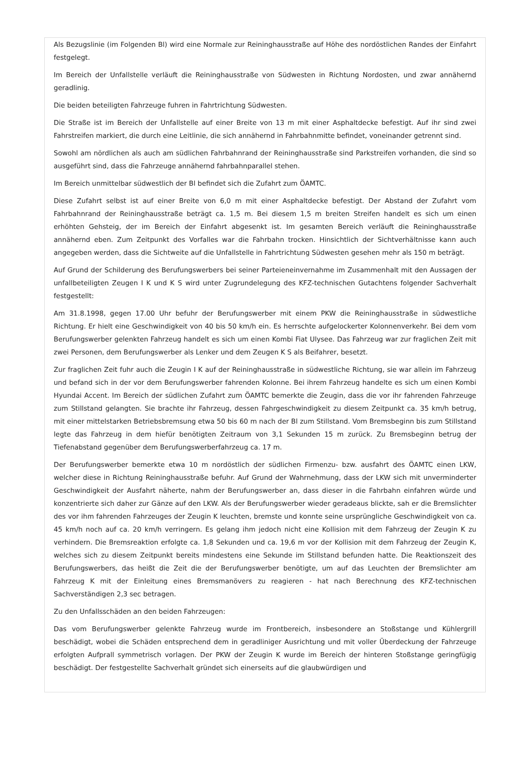Als Bezugslinie (im Folgenden Bl) wird eine Normale zur Reininghausstraße auf Höhe des nordöstlichen Randes der Einfahrt festgelegt.
Im Bereich der Unfallstelle verläuft die Reininghausstraße von Südwesten in Richtung Nordosten, und zwar annähernd geradlinig.
Die beiden beteiligten Fahrzeuge fuhren in Fahrtrichtung Südwesten.
Die Straße ist im Bereich der Unfallstelle auf einer Breite von 13 m mit einer Asphaltdecke befestigt. Auf ihr sind zwei Fahrstreifen markiert, die durch eine Leitlinie, die sich annähernd in Fahrbahnmitte befindet, voneinander getrennt sind.
Sowohl am nördlichen als auch am südlichen Fahrbahnrand der Reininghausstraße sind Parkstreifen vorhanden, die sind so ausgeführt sind, dass die Fahrzeuge annähernd fahrbahnparallel stehen.
Im Bereich unmittelbar südwestlich der Bl befindet sich die Zufahrt zum ÖAMTC.
Diese Zufahrt selbst ist auf einer Breite von 6,0 m mit einer Asphaltdecke befestigt. Der Abstand der Zufahrt vom Fahrbahnrand der Reininghausstraße beträgt ca. 1,5 m. Bei diesem 1,5 m breiten Streifen handelt es sich um einen erhöhten Gehsteig, der im Bereich der Einfahrt abgesenkt ist. Im gesamten Bereich verläuft die Reininghausstraße annähernd eben. Zum Zeitpunkt des Vorfalles war die Fahrbahn trocken. Hinsichtlich der Sichtverhältnisse kann auch angegeben werden, dass die Sichtweite auf die Unfallstelle in Fahrtrichtung Südwesten gesehen mehr als 150 m beträgt.
Auf Grund der Schilderung des Berufungswerbers bei seiner Parteieneinvernahme im Zusammenhalt mit den Aussagen der unfallbeteiligten Zeugen I K und K S wird unter Zugrundelegung des KFZ-technischen Gutachtens folgender Sachverhalt festgestellt:
Am 31.8.1998, gegen 17.00 Uhr befuhr der Berufungswerber mit einem PKW die Reininghausstraße in südwestliche Richtung. Er hielt eine Geschwindigkeit von 40 bis 50 km/h ein. Es herrschte aufgelockerter Kolonnenverkehr. Bei dem vom Berufungswerber gelenkten Fahrzeug handelt es sich um einen Kombi Fiat Ulysee. Das Fahrzeug war zur fraglichen Zeit mit zwei Personen, dem Berufungswerber als Lenker und dem Zeugen K S als Beifahrer, besetzt.
Zur fraglichen Zeit fuhr auch die Zeugin I K auf der Reininghausstraße in südwestliche Richtung, sie war allein im Fahrzeug und befand sich in der vor dem Berufungswerber fahrenden Kolonne. Bei ihrem Fahrzeug handelte es sich um einen Kombi Hyundai Accent. Im Bereich der südlichen Zufahrt zum ÖAMTC bemerkte die Zeugin, dass die vor ihr fahrenden Fahrzeuge zum Stillstand gelangten. Sie brachte ihr Fahrzeug, dessen Fahrgeschwindigkeit zu diesem Zeitpunkt ca. 35 km/h betrug, mit einer mittelstarken Betriebsbremsung etwa 50 bis 60 m nach der Bl zum Stillstand. Vom Bremsbeginn bis zum Stillstand legte das Fahrzeug in dem hiefür benötigten Zeitraum von 3,1 Sekunden 15 m zurück. Zu Bremsbeginn betrug der Tiefenabstand gegenüber dem Berufungswerberfahrzeug ca. 17 m.
Der Berufungswerber bemerkte etwa 10 m nordöstlich der südlichen Firmenzu- bzw. ausfahrt des ÖAMTC einen LKW, welcher diese in Richtung Reininghausstraße befuhr. Auf Grund der Wahrnehmung, dass der LKW sich mit unverminderter Geschwindigkeit der Ausfahrt näherte, nahm der Berufungswerber an, dass dieser in die Fahrbahn einfahren würde und konzentrierte sich daher zur Gänze auf den LKW. Als der Berufungswerber wieder geradeaus blickte, sah er die Bremslichter des vor ihm fahrenden Fahrzeuges der Zeugin K leuchten, bremste und konnte seine ursprüngliche Geschwindigkeit von ca. 45 km/h noch auf ca. 20 km/h verringern. Es gelang ihm jedoch nicht eine Kollision mit dem Fahrzeug der Zeugin K zu verhindern. Die Bremsreaktion erfolgte ca. 1,8 Sekunden und ca. 19,6 m vor der Kollision mit dem Fahrzeug der Zeugin K, welches sich zu diesem Zeitpunkt bereits mindestens eine Sekunde im Stillstand befunden hatte. Die Reaktionszeit des Berufungswerbers, das heißt die Zeit die der Berufungswerber benötigte, um auf das Leuchten der Bremslichter am Fahrzeug K mit der Einleitung eines Bremsmanövers zu reagieren - hat nach Berechnung des KFZ-technischen Sachverständigen 2,3 sec betragen.
Zu den Unfallsschäden an den beiden Fahrzeugen:
Das vom Berufungswerber gelenkte Fahrzeug wurde im Frontbereich, insbesondere an Stoßstange und Kühlergrill beschädigt, wobei die Schäden entsprechend dem in geradliniger Ausrichtung und mit voller Überdeckung der Fahrzeuge erfolgten Aufprall symmetrisch vorlagen. Der PKW der Zeugin K wurde im Bereich der hinteren Stoßstange geringfügig beschädigt. Der festgestellte Sachverhalt gründet sich einerseits auf die glaubwürdigen und